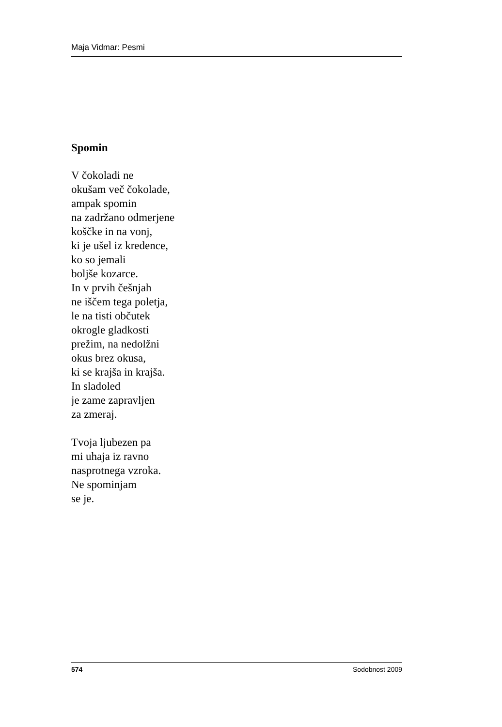Maja Vidmar: Pesmi
Spomin
V čokoladi ne
okušam več čokolade,
ampak spomin
na zadržano odmerjene
koščke in na vonj,
ki je ušel iz kredence,
ko so jemali
boljše kozarce.
In v prvih češnjah
ne iščem tega poletja,
le na tisti občutek
okrogle gladkosti
prežim, na nedolžni
okus brez okusa,
ki se krajša in krajša.
In sladoled
je zame zapravljen
za zmeraj.
Tvoja ljubezen pa
mi uhaja iz ravno
nasprotnega vzroka.
Ne spominjam
se je.
574 Sodobnost 2009